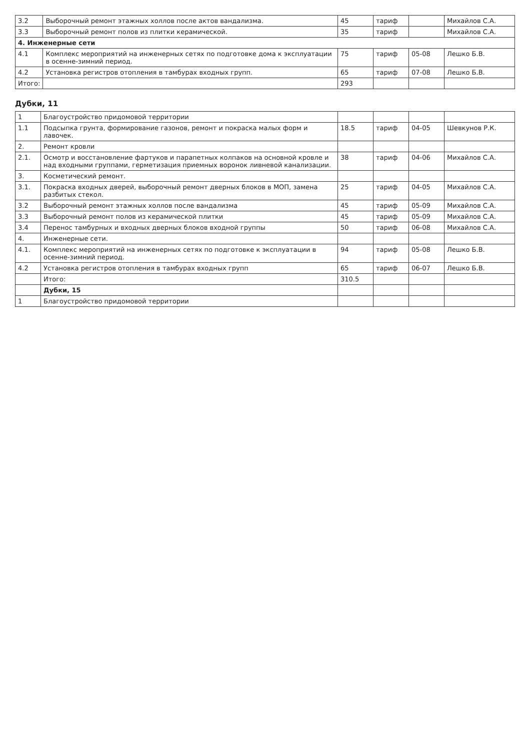| 3.2 | Выборочный ремонт этажных холлов после актов вандализма. | 45 | тариф | | Михайлов С.А. |
| 3.3 | Выборочный ремонт полов из плитки керамической. | 35 | тариф | | Михайлов С.А. |
| 4. Инженерные сети | | | | | |
| 4.1 | Комплекс мероприятий на инженерных сетях по подготовке дома к эксплуатации в осенне-зимний период. | 75 | тариф | 05-08 | Лешко Б.В. |
| 4.2 | Установка регистров отопления в тамбурах входных групп. | 65 | тариф | 07-08 | Лешко Б.В. |
| Итого: | | 293 | | | |
Дубки, 11
| 1 | Благоустройство придомовой территории | | | | |
| 1.1 | Подсыпка грунта, формирование газонов, ремонт и покраска малых форм и лавочек. | 18.5 | тариф | 04-05 | Шевкунов Р.К. |
| 2. | Ремонт кровли | | | | |
| 2.1. | Осмотр и восстановление фартуков и парапетных колпаков на основной кровле и над входными группами, герметизация приемных воронок ливневой канализации. | 38 | тариф | 04-06 | Михайлов С.А. |
| 3. | Косметический ремонт. | | | | |
| 3.1. | Покраска входных дверей, выборочный ремонт дверных блоков в МОП, замена разбитых стекол. | 25 | тариф | 04-05 | Михайлов С.А. |
| 3.2 | Выборочный ремонт этажных холлов после вандализма | 45 | тариф | 05-09 | Михайлов С.А. |
| 3.3 | Выборочный ремонт полов из керамической плитки | 45 | тариф | 05-09 | Михайлов С.А. |
| 3.4 | Перенос тамбурных и входных дверных блоков входной группы | 50 | тариф | 06-08 | Михайлов С.А. |
| 4. | Инженерные сети. | | | | |
| 4.1. | Комплекс мероприятий на инженерных сетях по подготовке к эксплуатации в осенне-зимний период. | 94 | тариф | 05-08 | Лешко Б.В. |
| 4.2 | Установка регистров отопления в тамбурах входных групп | 65 | тариф | 06-07 | Лешко Б.В. |
| | Итого: | 310.5 | | | |
| | Дубки, 15 | | | | |
| 1 | Благоустройство придомовой территории | | | | |